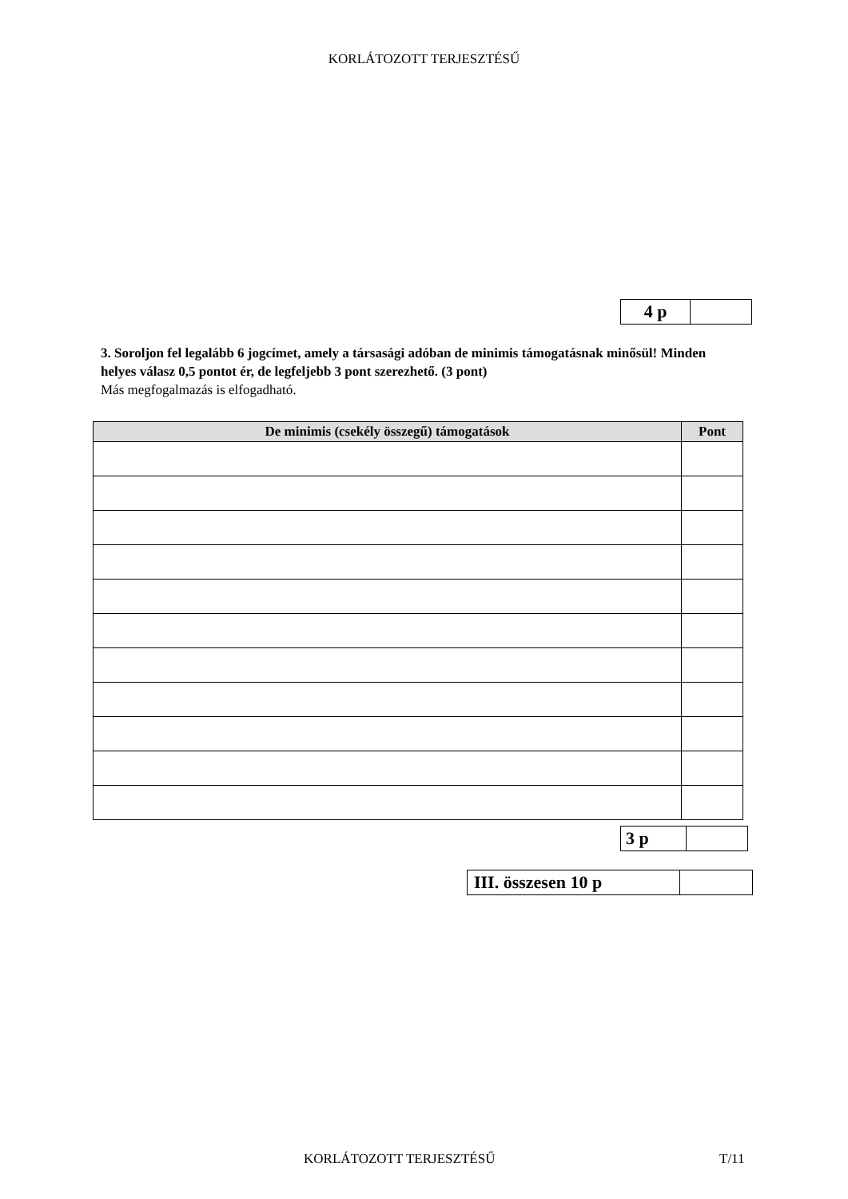KORLÁTOZOTT TERJESZTÉSŰ
| 4 p | |
3. Soroljon fel legalább 6 jogcímet, amely a társasági adóban de minimis támogatásnak minősül! Minden helyes válasz 0,5 pontot ér, de legfeljebb 3 pont szerezhető. (3 pont)
Más megfogalmazás is elfogadható.
| De minimis (csekély összegű) támogatások | Pont |
| --- | --- |
| 3 p | |
| III. összesen 10 p | |
KORLÁTOZOTT TERJESZTÉSŰ T/11